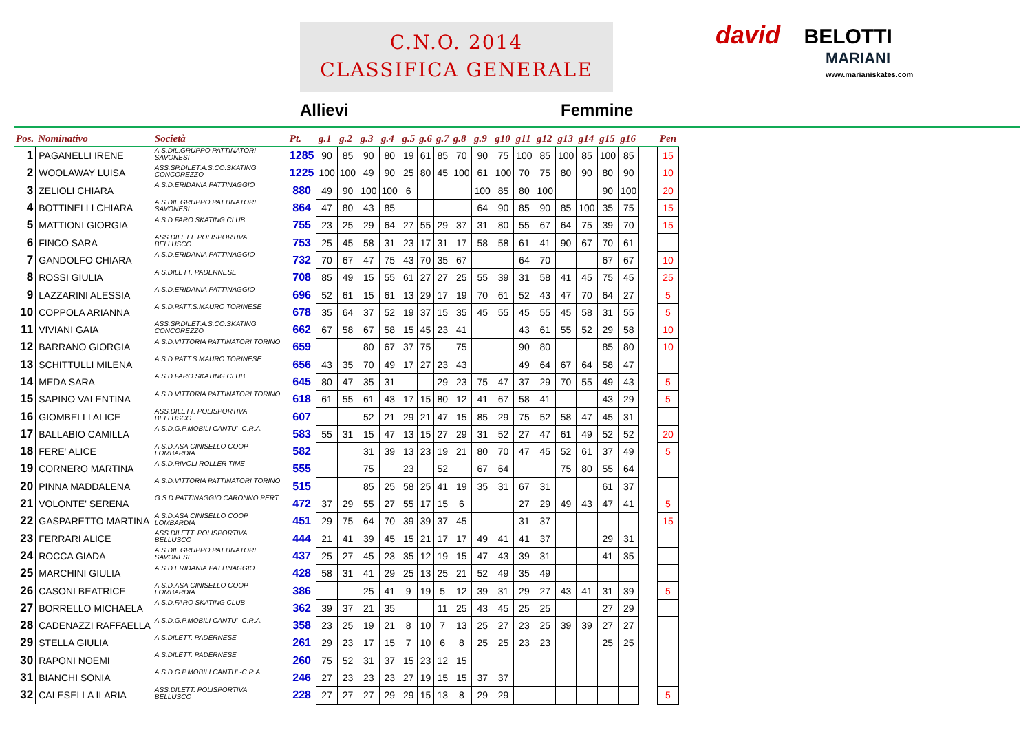C.N.O. 2014
CLASSIFICA GENERALE
david BELOTTI
MARIANI
www.marianiskates.com
Allievi Femmine
| Pos. | Nominativo | Società | Pt. | g.1 | g.2 | g.3 | g.4 | g.5 | g.6 | g.7 | g.8 | g.9 | g10 | g11 | g12 | g13 | g14 | g15 | g16 | | Pen |
| --- | --- | --- | --- | --- | --- | --- | --- | --- | --- | --- | --- | --- | --- | --- | --- | --- | --- | --- | --- | --- | --- |
| 1 | PAGANELLI IRENE | A.S.DIL.GRUPPO PATTINATORI SAVONESI | 1285 | 90 | 85 | 90 | 80 | 19 | 61 | 85 | 70 | 90 | 75 | 100 | 85 | 100 | 85 | 100 | 85 | | 15 |
| 2 | WOOLAWAY LUISA | ASS.SP.DILET.A.S.CO.SKATING CONCOREZZO | 1225 | 100 | 100 | 49 | 90 | 25 | 80 | 45 | 100 | 61 | 100 | 70 | 75 | 80 | 90 | 80 | 90 | | 10 |
| 3 | ZELIOLI CHIARA | A.S.D.ERIDANIA PATTINAGGIO | 880 | 49 | 90 | 100 | 100 | 6 | | | | 100 | 85 | 80 | 100 | | | 90 | 100 | | 20 |
| 4 | BOTTINELLI CHIARA | A.S.DIL.GRUPPO PATTINATORI SAVONESI | 864 | 47 | 80 | 43 | 85 | | | | | 64 | 90 | 85 | 90 | 85 | 100 | 35 | 75 | | 15 |
| 5 | MATTIONI GIORGIA | A.S.D.FARO SKATING CLUB | 755 | 23 | 25 | 29 | 64 | 27 | 55 | 29 | 37 | 31 | 80 | 55 | 67 | 64 | 75 | 39 | 70 | | 15 |
| 6 | FINCO SARA | ASS.DILETT. POLISPORTIVA BELLUSCO | 753 | 25 | 45 | 58 | 31 | 23 | 17 | 31 | 17 | 58 | 58 | 61 | 41 | 90 | 67 | 70 | 61 | | |
| 7 | GANDOLFO CHIARA | A.S.D.ERIDANIA PATTINAGGIO | 732 | 70 | 67 | 47 | 75 | 43 | 70 | 35 | 67 | | | 64 | 70 | | | 67 | 67 | | 10 |
| 8 | ROSSI GIULIA | A.S.DILETT. PADERNESE | 708 | 85 | 49 | 15 | 55 | 61 | 27 | 27 | 25 | 55 | 39 | 31 | 58 | 41 | 45 | 75 | 45 | | 25 |
| 9 | LAZZARINI ALESSIA | A.S.D.ERIDANIA PATTINAGGIO | 696 | 52 | 61 | 15 | 61 | 13 | 29 | 17 | 19 | 70 | 61 | 52 | 43 | 47 | 70 | 64 | 27 | | 5 |
| 10 | COPPOLA ARIANNA | A.S.D.PATT.S.MAURO TORINESE | 678 | 35 | 64 | 37 | 52 | 19 | 37 | 15 | 35 | 45 | 55 | 45 | 55 | 45 | 58 | 31 | 55 | | 5 |
| 11 | VIVIANI GAIA | ASS.SP.DILET.A.S.CO.SKATING CONCOREZZO | 662 | 67 | 58 | 67 | 58 | 15 | 45 | 23 | 41 | | | 43 | 61 | 55 | 52 | 29 | 58 | | 10 |
| 12 | BARRANO GIORGIA | A.S.D.VITTORIA PATTINATORI TORINO | 659 | | | 80 | 67 | 37 | 75 | | 75 | | | 90 | 80 | | | 85 | 80 | | 10 |
| 13 | SCHITTULLI MILENA | A.S.D.PATT.S.MAURO TORINESE | 656 | 43 | 35 | 70 | 49 | 17 | 27 | 23 | 43 | | | 49 | 64 | 67 | 64 | 58 | 47 | | |
| 14 | MEDA SARA | A.S.D.FARO SKATING CLUB | 645 | 80 | 47 | 35 | 31 | | | 29 | 23 | 75 | 47 | 37 | 29 | 70 | 55 | 49 | 43 | | 5 |
| 15 | SAPINO VALENTINA | A.S.D.VITTORIA PATTINATORI TORINO | 618 | 61 | 55 | 61 | 43 | 17 | 15 | 80 | 12 | 41 | 67 | 58 | 41 | | | 43 | 29 | | 5 |
| 16 | GIOMBELLI ALICE | ASS.DILETT. POLISPORTIVA BELLUSCO | 607 | | | 52 | 21 | 29 | 21 | 47 | 15 | 85 | 29 | 75 | 52 | 58 | 47 | 45 | 31 | | |
| 17 | BALLABIO CAMILLA | A.S.D.G.P.MOBILI CANTU' -C.R.A. | 583 | 55 | 31 | 15 | 47 | 13 | 15 | 27 | 29 | 31 | 52 | 27 | 47 | 61 | 49 | 52 | 52 | | 20 |
| 18 | FERE' ALICE | A.S.D.ASA CINISELLO COOP LOMBARDIA | 582 | | | 31 | 39 | 13 | 23 | 19 | 21 | 80 | 70 | 47 | 45 | 52 | 61 | 37 | 49 | | 5 |
| 19 | CORNERO MARTINA | A.S.D.RIVOLI ROLLER TIME | 555 | | | 75 | | 23 | | 52 | | 67 | 64 | | | 75 | 80 | 55 | 64 | | |
| 20 | PINNA MADDALENA | A.S.D.VITTORIA PATTINATORI TORINO | 515 | | | 85 | 25 | 58 | 25 | 41 | 19 | 35 | 31 | 67 | 31 | | | 61 | 37 | | |
| 21 | VOLONTE' SERENA | G.S.D.PATTINAGGIO CARONNO PERT. | 472 | 37 | 29 | 55 | 27 | 55 | 17 | 15 | 6 | | | 27 | 29 | 49 | 43 | 47 | 41 | | 5 |
| 22 | GASPARETTO MARTINA | A.S.D.ASA CINISELLO COOP LOMBARDIA | 451 | 29 | 75 | 64 | 70 | 39 | 39 | 37 | 45 | | | 31 | 37 | | | | | | 15 |
| 23 | FERRARI ALICE | ASS.DILETT. POLISPORTIVA BELLUSCO | 444 | 21 | 41 | 39 | 45 | 15 | 21 | 17 | 17 | 49 | 41 | 41 | 37 | | | 29 | 31 | | |
| 24 | ROCCA GIADA | A.S.DIL.GRUPPO PATTINATORI SAVONESI | 437 | 25 | 27 | 45 | 23 | 35 | 12 | 19 | 15 | 47 | 43 | 39 | 31 | | | 41 | 35 | | |
| 25 | MARCHINI GIULIA | A.S.D.ERIDANIA PATTINAGGIO | 428 | 58 | 31 | 41 | 29 | 25 | 13 | 25 | 21 | 52 | 49 | 35 | 49 | | | | | | |
| 26 | CASONI BEATRICE | A.S.D.ASA CINISELLO COOP LOMBARDIA | 386 | | | 25 | 41 | 9 | 19 | 5 | 12 | 39 | 31 | 29 | 27 | 43 | 41 | 31 | 39 | | 5 |
| 27 | BORRELLO MICHAELA | A.S.D.FARO SKATING CLUB | 362 | 39 | 37 | 21 | 35 | | | 11 | 25 | 43 | 45 | 25 | 25 | | | 27 | 29 | | |
| 28 | CADENAZZI RAFFAELLA | A.S.D.G.P.MOBILI CANTU' -C.R.A. | 358 | 23 | 25 | 19 | 21 | 8 | 10 | 7 | 13 | 25 | 27 | 23 | 25 | 39 | 39 | 27 | 27 | | |
| 29 | STELLA GIULIA | A.S.DILETT. PADERNESE | 261 | 29 | 23 | 17 | 15 | 7 | 10 | 6 | 8 | 25 | 25 | 23 | 23 | | | 25 | 25 | | |
| 30 | RAPONI NOEMI | A.S.DILETT. PADERNESE | 260 | 75 | 52 | 31 | 37 | 15 | 23 | 12 | 15 | | | | | | | | | | |
| 31 | BIANCHI SONIA | A.S.D.G.P.MOBILI CANTU' -C.R.A. | 246 | 27 | 23 | 23 | 23 | 27 | 19 | 15 | 15 | 37 | 37 | | | | | | | | |
| 32 | CALESELLA ILARIA | ASS.DILETT. POLISPORTIVA BELLUSCO | 228 | 27 | 27 | 27 | 29 | 29 | 15 | 13 | 8 | 29 | 29 | | | | | | | | 5 |